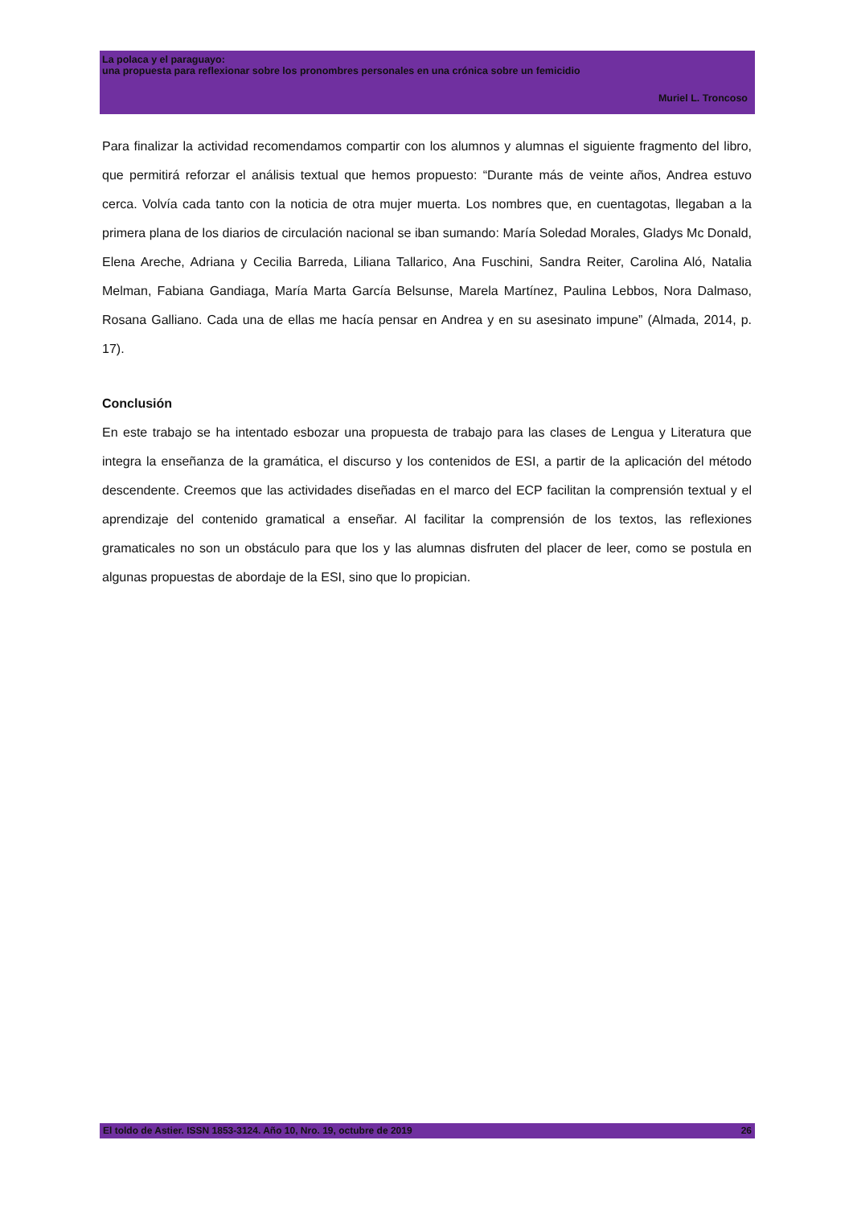La polaca y el paraguayo:
una propuesta para reflexionar sobre los pronombres personales en una crónica sobre un femicidio
Muriel L. Troncoso
Para finalizar la actividad recomendamos compartir con los alumnos y alumnas el siguiente fragmento del libro, que permitirá reforzar el análisis textual que hemos propuesto: “Durante más de veinte años, Andrea estuvo cerca. Volvía cada tanto con la noticia de otra mujer muerta. Los nombres que, en cuentagotas, llegaban a la primera plana de los diarios de circulación nacional se iban sumando: María Soledad Morales, Gladys Mc Donald, Elena Areche, Adriana y Cecilia Barreda, Liliana Tallarico, Ana Fuschini, Sandra Reiter, Carolina Aló, Natalia Melman, Fabiana Gandiaga, María Marta García Belsunse, Marela Martínez, Paulina Lebbos, Nora Dalmaso, Rosana Galliano. Cada una de ellas me hacía pensar en Andrea y en su asesinato impune” (Almada, 2014, p. 17).
Conclusión
En este trabajo se ha intentado esbozar una propuesta de trabajo para las clases de Lengua y Literatura que integra la enseñanza de la gramática, el discurso y los contenidos de ESI, a partir de la aplicación del método descendente. Creemos que las actividades diseñadas en el marco del ECP facilitan la comprensión textual y el aprendizaje del contenido gramatical a enseñar. Al facilitar la comprensión de los textos, las reflexiones gramaticales no son un obstáculo para que los y las alumnas disfruten del placer de leer, como se postula en algunas propuestas de abordaje de la ESI, sino que lo propician.
El toldo de Astier. ISSN 1853-3124. Año 10, Nro. 19, octubre de 2019 26